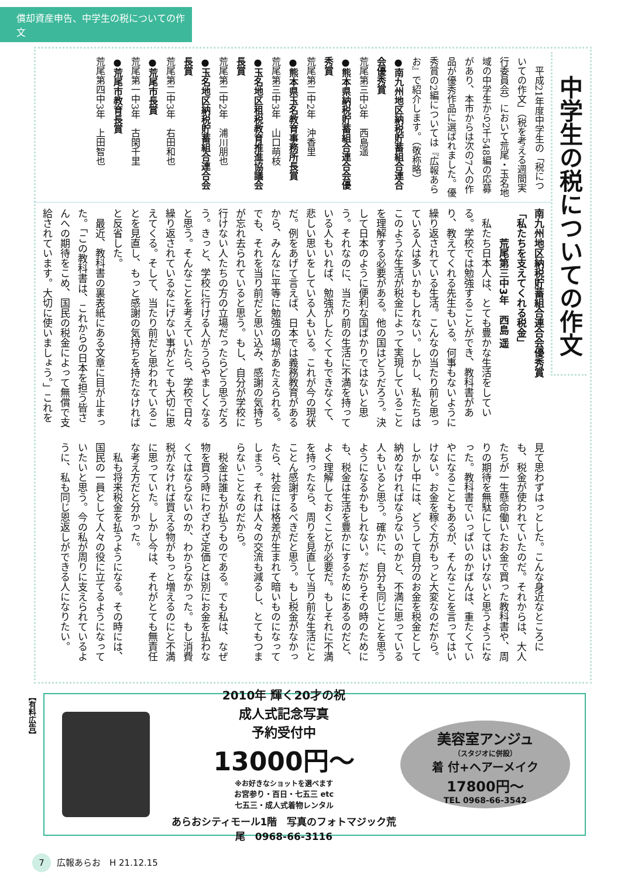償却資産申告、中学生の税についての作文
中学生の税についての作文
　平成21年度中学生の「税についての作文」（税を考える週間実行委員会）において荒尾・玉名地域の中学生から2千548編の応募があり、本市からは次の7人の作品が優秀作品に選ばれました。優秀賞の2編については『広報あらお』で紹介します。（敬称略）
●南九州地区納税貯蓄組合連合会優秀賞
荒尾第三中3年　西島遥
●熊本県納税貯蓄組合連合会優秀賞
荒尾第二中2年　沖香里
●熊本県玉名教育事務所長賞
荒尾第三中3年　山口萌枝
●玉名地区租税教育推進協議会長賞
荒尾第二中2年　浦川朋也
●玉名地区納税貯蓄組合連合会長賞
荒尾第二中3年　右田和也
●荒尾市長賞
荒尾第一中3年　古閑千里
●荒尾市教育長賞
荒尾第四中3年　上田智也
南九州地区納税貯蓄組合連合会優秀賞
「私たちを支えてくれる税金」
　　　荒尾第三中3年　西島 遥
私たち日本人は、とても豊かな生活をしている。学校では勉強することができ、教科書があり、教えてくれる先生もいる。何事もないように繰り返されている生活。こんなの当たり前と思っている人は多いかもしれない。しかし、私たちはこのような生活が税金によって実現していることを理解する必要がある。他の国はどうだろう。決して日本のように便利な国ばかりではないと思う。それなのに、当たり前の生活に不満を持っている人もいれば、勉強がしたくてもできなくて、悲しい思いをしている人もいる。これが今の現状だ。例をあげて言えば、日本では義務教育があるから、みんなに平等に勉強の場があたえられる。でも、それを当り前だと思い込み、感謝の気持ちが忘れ去られていると思う。もし、自分が学校に行けない人たちの方の立場だったらどう思うだろう。きっと、学校に行ける人がうらやましくなると思う。そんなことを考えていたら、学校で日々繰り返されているなにげない事がとても大切に思えてくる。そして、当たり前だと思われていることを見直し、もっと感謝の気持ちを持たなければと反省した。
最近、教科書の裏表紙にある文章に目が止まった。「この教科書は、これからの日本を担う皆さんへの期待をこめ、国民の税金によって無償で支給されています。大切に使いましょう。」これを見て思わずはっとした。こんな身近なところにも、税金が使われていたのだ。それからは、大人たちが一生懸命働いたお金で買った教科書や、周りの期待を無駄にしてはいけないと思うようになった。教科書でいっぱいのかばんは、重たくていやになることもあるが、そんなことを言ってはいけない。お金を稼ぐ方がもっと大変なのだから。しかし中には、どうして自分のお金を税金として納めなければならないのかと、不満に思っている人もいると思う。確かに、自分も同じことを思うようになるかもしれない。だからその時のためにも、税金は生活を豊かにするためにあるのだと、よく理解しておくことが必要だ。もしそれに不満を持ったなら、周りを見直して当り前な生活にとことん感謝するべきだと思う。もし税金がなかったら、社会には格差が生まれて暗いものになってしまう。それは人々の交流も減るし、とてもつまらないことなのだから。
税金は誰もが払うものである。でも私は、なぜ物を買う時にわざわざ定価とは別にお金を払わなくてはならないのか、わからなかった。もし消費税がなければ買える物がもっと増えるのにと不満に思っていた。しかし今は、それがとても無責任な考え方だと分かった。
私も将来税金を払うようになる。その時には、国民の一員として人々の役に立てるようになっていたいと思う。今の私が周りに支えられているように、私も同じ恩返しができる人になりたい。
【有料広告】
2010年 輝く20才の祝
成人式記念写真
予約受付中
13000円～
※お好きなショットを選べます
お宮参り・百日・七五三 etc
七五三・成人式着物レンタル
あらおシティモール1階　写真のフォトマジック荒尾　0968-66-3116
美容室アンジュ
（スタジオに併設）
着 付+ヘアーメイク
17800円～
TEL 0968-66-3542
7 広報あらお　H 21.12.15